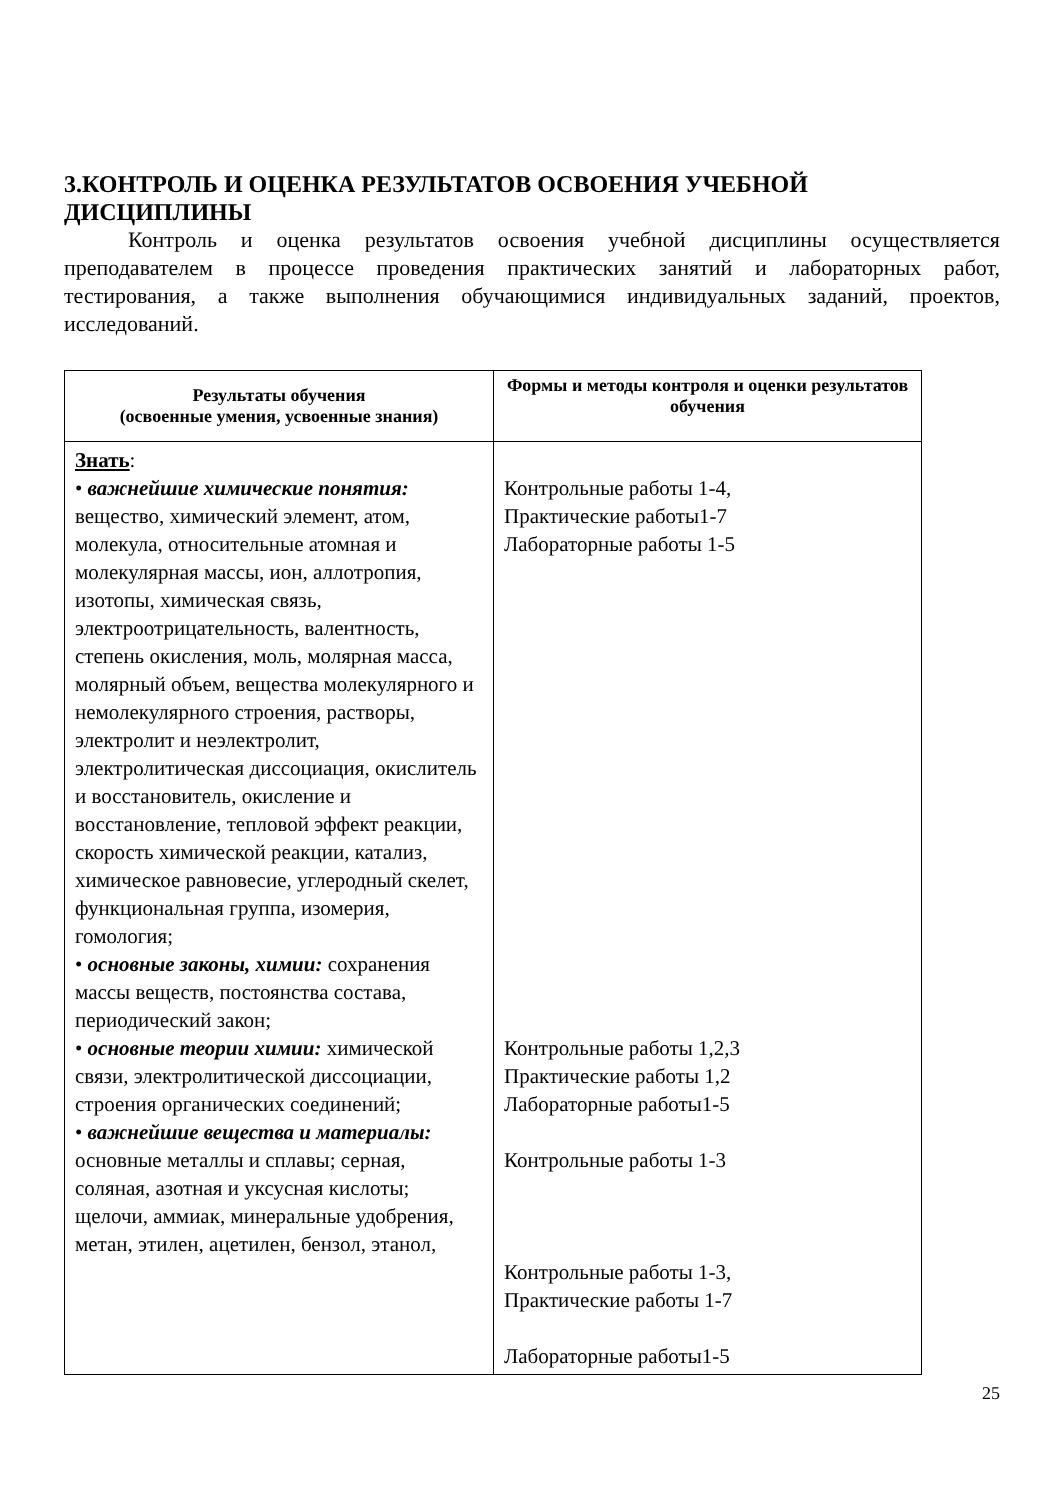3.КОНТРОЛЬ И ОЦЕНКА РЕЗУЛЬТАТОВ ОСВОЕНИЯ УЧЕБНОЙ ДИСЦИПЛИНЫ
Контроль и оценка результатов освоения учебной дисциплины осуществляется преподавателем в процессе проведения практических занятий и лабораторных работ, тестирования, а также выполнения обучающимися индивидуальных заданий, проектов, исследований.
| Результаты обучения (освоенные умения, усвоенные знания) | Формы и методы контроля и оценки результатов обучения |
| --- | --- |
| Знать : • важнейшие химические понятия: вещество, химический элемент, атом, молекула, относительные атомная и молекулярная массы, ион, аллотропия, изотопы, химическая связь, электроотрицательность, валентность, степень окисления, моль, молярная масса, молярный объем, вещества молекулярного и немолекулярного строения, растворы, электролит и неэлектролит, электролитическая диссоциация, окислитель и восстановитель, окисление и восстановление, тепловой эффект реакции, скорость химической реакции, катализ, химическое равновесие, углеродный скелет, функциональная группа, изомерия, гомология; • основные законы, химии: сохранения массы веществ, постоянства состава, периодический закон; • основные теории химии: химической связи, электролитической диссоциации, строения органических соединений; • важнейшие вещества и материалы: основные металлы и сплавы; серная, соляная, азотная и уксусная кислоты; щелочи, аммиак, минеральные удобрения, метан, этилен, ацетилен, бензол, этанол, | Контрольные работы 1-4, Практические работы1-7 Лабораторные работы 1-5 Контрольные работы 1,2,3 Практические работы 1,2 Лабораторные работы1-5 Контрольные работы 1-3 Контрольные работы 1-3, Практические работы 1-7 Лабораторные работы1-5 |
25